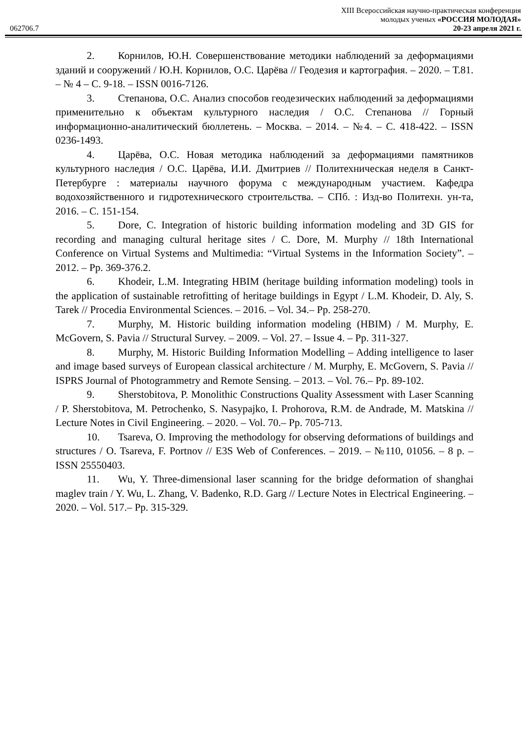062706.7
XIII Всероссийская научно-практическая конференция
молодых ученых «РОССИЯ МОЛОДАЯ»
20-23 апреля 2021 г.
2. Корнилов, Ю.Н. Совершенствование методики наблюдений за деформациями зданий и сооружений / Ю.Н. Корнилов, О.С. Царёва // Геодезия и картография. – 2020. – Т.81. – № 4 – С. 9-18. – ISSN 0016-7126.
3. Степанова, О.С. Анализ способов геодезических наблюдений за деформациями применительно к объектам культурного наследия / О.С. Степанова // Горный информационно-аналитический бюллетень. – Москва. – 2014. – №4. – С. 418-422. – ISSN 0236-1493.
4. Царёва, О.С. Новая методика наблюдений за деформациями памятников культурного наследия / О.С. Царёва, И.И. Дмитриев // Политехническая неделя в Санкт-Петербурге : материалы научного форума с международным участием. Кафедра водохозяйственного и гидротехнического строительства. – СПб. : Изд-во Политехн. ун-та, 2016. – С. 151-154.
5. Dore, C. Integration of historic building information modeling and 3D GIS for recording and managing cultural heritage sites / C. Dore, M. Murphy // 18th International Conference on Virtual Systems and Multimedia: “Virtual Systems in the Information Society”. – 2012. – Pp. 369-376.2.
6. Khodeir, L.M. Integrating HBIM (heritage building information modeling) tools in the application of sustainable retrofitting of heritage buildings in Egypt / L.M. Khodeir, D. Aly, S. Tarek // Procedia Environmental Sciences. – 2016. – Vol. 34.– Pp. 258-270.
7. Murphy, M. Historic building information modeling (HBIM) / M. Murphy, E. McGovern, S. Pavia // Structural Survey. – 2009. – Vol. 27. – Issue 4. – Pp. 311-327.
8. Murphy, M. Historic Building Information Modelling – Adding intelligence to laser and image based surveys of European classical architecture / M. Murphy, E. McGovern, S. Pavia // ISPRS Journal of Photogrammetry and Remote Sensing. – 2013. – Vol. 76.– Pp. 89-102.
9. Sherstobitova, P. Monolithic Constructions Quality Assessment with Laser Scanning / P. Sherstobitova, M. Petrochenko, S. Nasypajko, I. Prohorova, R.M. de Andrade, M. Matskina // Lecture Notes in Civil Engineering. – 2020. – Vol. 70.– Pp. 705-713.
10. Tsareva, O. Improving the methodology for observing deformations of buildings and structures / O. Tsareva, F. Portnov // E3S Web of Conferences. – 2019. – №110, 01056. – 8 p. – ISSN 25550403.
11. Wu, Y. Three-dimensional laser scanning for the bridge deformation of shanghai maglev train / Y. Wu, L. Zhang, V. Badenko, R.D. Garg // Lecture Notes in Electrical Engineering. – 2020. – Vol. 517.– Pp. 315-329.